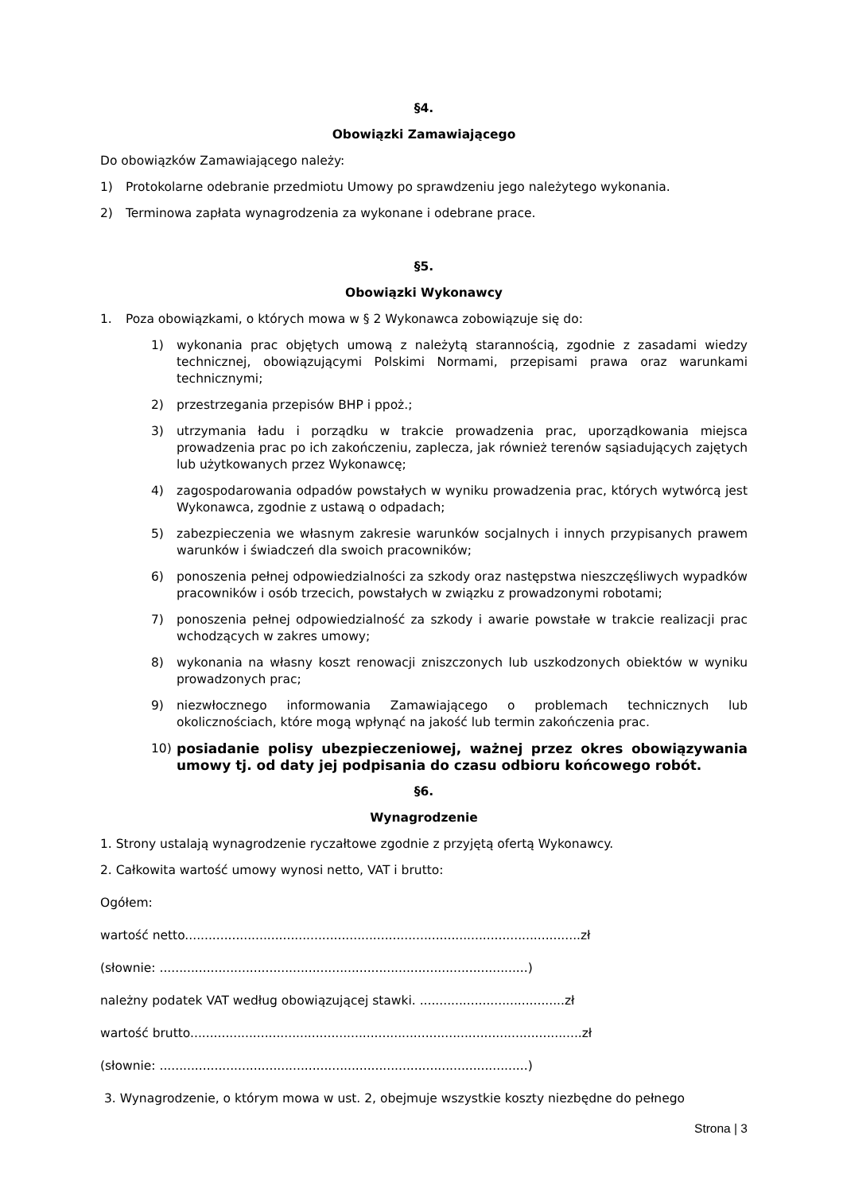§4.
Obowiązki Zamawiającego
Do obowiązków Zamawiającego należy:
1) Protokolarne odebranie przedmiotu Umowy po sprawdzeniu jego należytego wykonania.
2) Terminowa zapłata wynagrodzenia za wykonane i odebrane prace.
§5.
Obowiązki Wykonawcy
1. Poza obowiązkami, o których mowa w § 2 Wykonawca zobowiązuje się do:
1) wykonania prac objętych umową z należytą starannością, zgodnie z zasadami wiedzy technicznej, obowiązującymi Polskimi Normami, przepisami prawa oraz warunkami technicznymi;
2) przestrzegania przepisów BHP i ppoż.;
3) utrzymania ładu i porządku w trakcie prowadzenia prac, uporządkowania miejsca prowadzenia prac po ich zakończeniu, zaplecza, jak również terenów sąsiadujących zajętych lub użytkowanych przez Wykonawcę;
4) zagospodarowania odpadów powstałych w wyniku prowadzenia prac, których wytwórcą jest Wykonawca, zgodnie z ustawą o odpadach;
5) zabezpieczenia we własnym zakresie warunków socjalnych i innych przypisanych prawem warunków i świadczeń dla swoich pracowników;
6) ponoszenia pełnej odpowiedzialności za szkody oraz następstwa nieszczęśliwych wypadków pracowników i osób trzecich, powstałych w związku z prowadzonymi robotami;
7) ponoszenia pełnej odpowiedzialność za szkody i awarie powstałe w trakcie realizacji prac wchodzących w zakres umowy;
8) wykonania na własny koszt renowacji zniszczonych lub uszkodzonych obiektów w wyniku prowadzonych prac;
9) niezwłocznego informowania Zamawiającego o problemach technicznych lub okolicznościach, które mogą wpłynąć na jakość lub termin zakończenia prac.
10) posiadanie polisy ubezpieczeniowej, ważnej przez okres obowiązywania umowy tj. od daty jej podpisania do czasu odbioru końcowego robót.
§6.
Wynagrodzenie
1. Strony ustalają wynagrodzenie ryczałtowe zgodnie z przyjętą ofertą Wykonawcy.
2. Całkowita wartość umowy wynosi netto, VAT i brutto:
Ogółem:
wartość netto.....................................................................................................zł
(słownie: ..............................................................................................)
należny podatek VAT według obowiązującej stawki. .....................................zł
wartość brutto....................................................................................................zł
(słownie: ..............................................................................................)
3. Wynagrodzenie, o którym mowa w ust. 2, obejmuje wszystkie koszty niezbędne do pełnego
Strona | 3